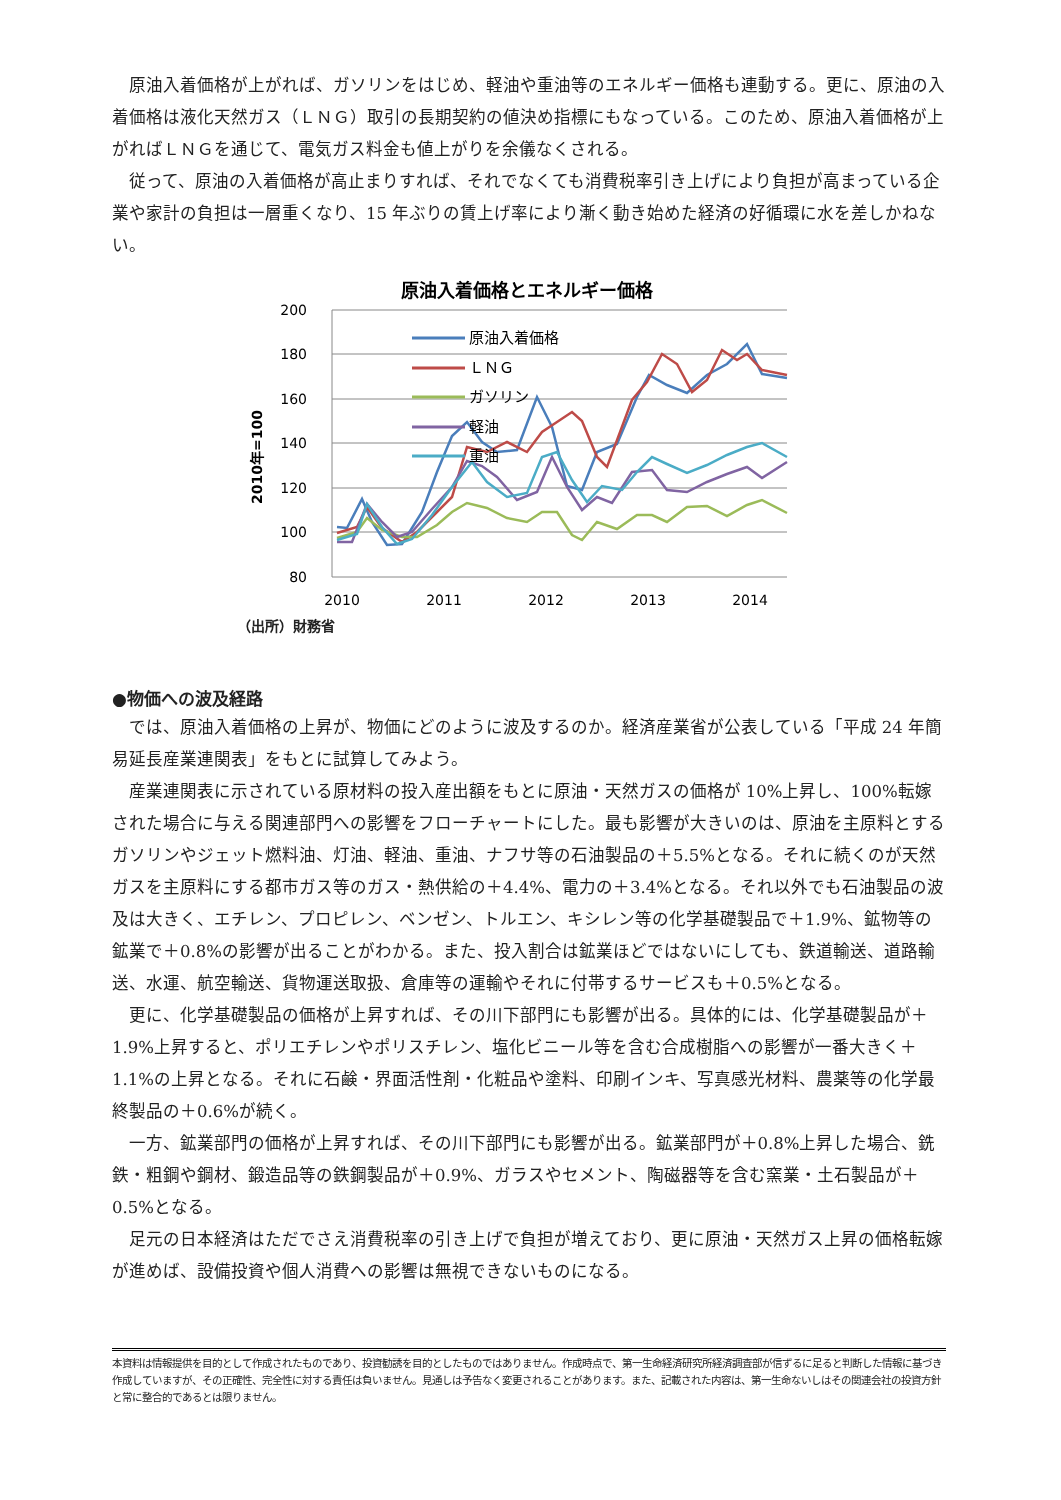原油入着価格が上がれば、ガソリンをはじめ、軽油や重油等のエネルギー価格も連動する。更に、原油の入着価格は液化天然ガス（ＬＮＧ）取引の長期契約の値決め指標にもなっている。このため、原油入着価格が上がればＬＮＧを通じて、電気ガス料金も値上がりを余儀なくされる。
従って、原油の入着価格が高止まりすれば、それでなくても消費税率引き上げにより負担が高まっている企業や家計の負担は一層重くなり、15 年ぶりの賃上げ率により漸く動き始めた経済の好循環に水を差しかねない。
原油入着価格とエネルギー価格
200
180
160
140
120
100
80
2010年=100
2010
2011
2012
2013
2014
原油入着価格
ＬＮＧ
ガソリン
軽油
重油
（出所）財務省
●物価への波及経路
では、原油入着価格の上昇が、物価にどのように波及するのか。経済産業省が公表している「平成 24 年簡易延長産業連関表」をもとに試算してみよう。
産業連関表に示されている原材料の投入産出額をもとに原油・天然ガスの価格が 10%上昇し、100%転嫁された場合に与える関連部門への影響をフローチャートにした。最も影響が大きいのは、原油を主原料とするガソリンやジェット燃料油、灯油、軽油、重油、ナフサ等の石油製品の＋5.5%となる。それに続くのが天然ガスを主原料にする都市ガス等のガス・熱供給の＋4.4%、電力の＋3.4%となる。それ以外でも石油製品の波及は大きく、エチレン、プロピレン、ベンゼン、トルエン、キシレン等の化学基礎製品で＋1.9%、鉱物等の鉱業で＋0.8%の影響が出ることがわかる。また、投入割合は鉱業ほどではないにしても、鉄道輸送、道路輸送、水運、航空輸送、貨物運送取扱、倉庫等の運輸やそれに付帯するサービスも＋0.5%となる。
更に、化学基礎製品の価格が上昇すれば、その川下部門にも影響が出る。具体的には、化学基礎製品が＋1.9%上昇すると、ポリエチレンやポリスチレン、塩化ビニール等を含む合成樹脂への影響が一番大きく＋1.1%の上昇となる。それに石鹸・界面活性剤・化粧品や塗料、印刷インキ、写真感光材料、農薬等の化学最終製品の＋0.6%が続く。
一方、鉱業部門の価格が上昇すれば、その川下部門にも影響が出る。鉱業部門が＋0.8%上昇した場合、銑鉄・粗鋼や鋼材、鍛造品等の鉄鋼製品が＋0.9%、ガラスやセメント、陶磁器等を含む窯業・土石製品が＋0.5%となる。
足元の日本経済はただでさえ消費税率の引き上げで負担が増えており、更に原油・天然ガス上昇の価格転嫁が進めば、設備投資や個人消費への影響は無視できないものになる。
本資料は情報提供を目的として作成されたものであり、投資勧誘を目的としたものではありません。作成時点で、第一生命経済研究所経済調査部が信ずるに足ると判断した情報に基づき作成していますが、その正確性、完全性に対する責任は負いません。見通しは予告なく変更されることがあります。また、記載された内容は、第一生命ないしはその関連会社の投資方針と常に整合的であるとは限りません。